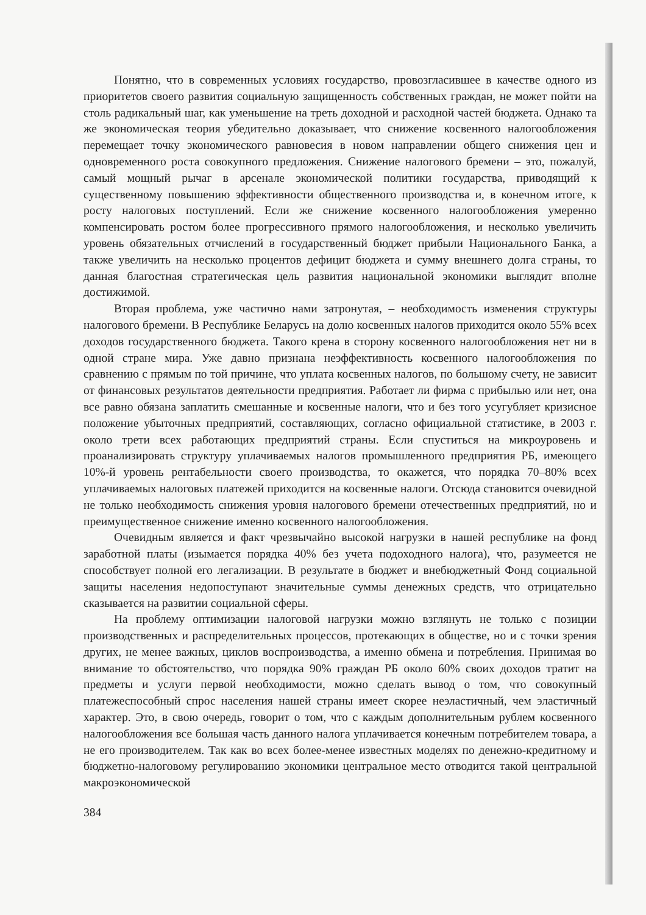Понятно, что в современных условиях государство, провозгласившее в качестве одного из приоритетов своего развития социальную защищенность собственных граждан, не может пойти на столь радикальный шаг, как уменьшение на треть доходной и расходной частей бюджета. Однако та же экономическая теория убедительно доказывает, что снижение косвенного налогообложения перемещает точку экономического равновесия в новом направлении общего снижения цен и одновременного роста совокупного предложения. Снижение налогового бремени – это, пожалуй, самый мощный рычаг в арсенале экономической политики государства, приводящий к существенному повышению эффективности общественного производства и, в конечном итоге, к росту налоговых поступлений. Если же снижение косвенного налогообложения умеренно компенсировать ростом более прогрессивного прямого налогообложения, и несколько увеличить уровень обязательных отчислений в государственный бюджет прибыли Национального Банка, а также увеличить на несколько процентов дефицит бюджета и сумму внешнего долга страны, то данная благостная стратегическая цель развития национальной экономики выглядит вполне достижимой.
Вторая проблема, уже частично нами затронутая, – необходимость изменения структуры налогового бремени. В Республике Беларусь на долю косвенных налогов приходится около 55% всех доходов государственного бюджета. Такого крена в сторону косвенного налогообложения нет ни в одной стране мира. Уже давно признана неэффективность косвенного налогообложения по сравнению с прямым по той причине, что уплата косвенных налогов, по большому счету, не зависит от финансовых результатов деятельности предприятия. Работает ли фирма с прибылью или нет, она все равно обязана заплатить смешанные и косвенные налоги, что и без того усугубляет кризисное положение убыточных предприятий, составляющих, согласно официальной статистике, в 2003 г. около трети всех работающих предприятий страны. Если спуститься на микроуровень и проанализировать структуру уплачиваемых налогов промышленного предприятия РБ, имеющего 10%-й уровень рентабельности своего производства, то окажется, что порядка 70–80% всех уплачиваемых налоговых платежей приходится на косвенные налоги. Отсюда становится очевидной не только необходимость снижения уровня налогового бремени отечественных предприятий, но и преимущественное снижение именно косвенного налогообложения.
Очевидным является и факт чрезвычайно высокой нагрузки в нашей республике на фонд заработной платы (изымается порядка 40% без учета подоходного налога), что, разумеется не способствует полной его легализации. В результате в бюджет и внебюджетный Фонд социальной защиты населения недопоступают значительные суммы денежных средств, что отрицательно сказывается на развитии социальной сферы.
На проблему оптимизации налоговой нагрузки можно взглянуть не только с позиции производственных и распределительных процессов, протекающих в обществе, но и с точки зрения других, не менее важных, циклов воспроизводства, а именно обмена и потребления. Принимая во внимание то обстоятельство, что порядка 90% граждан РБ около 60% своих доходов тратит на предметы и услуги первой необходимости, можно сделать вывод о том, что совокупный платежеспособный спрос населения нашей страны имеет скорее неэластичный, чем эластичный характер. Это, в свою очередь, говорит о том, что с каждым дополнительным рублем косвенного налогообложения все большая часть данного налога уплачивается конечным потребителем товара, а не его производителем. Так как во всех более-менее известных моделях по денежно-кредитному и бюджетно-налоговому регулированию экономики центральное место отводится такой центральной макроэкономической
384